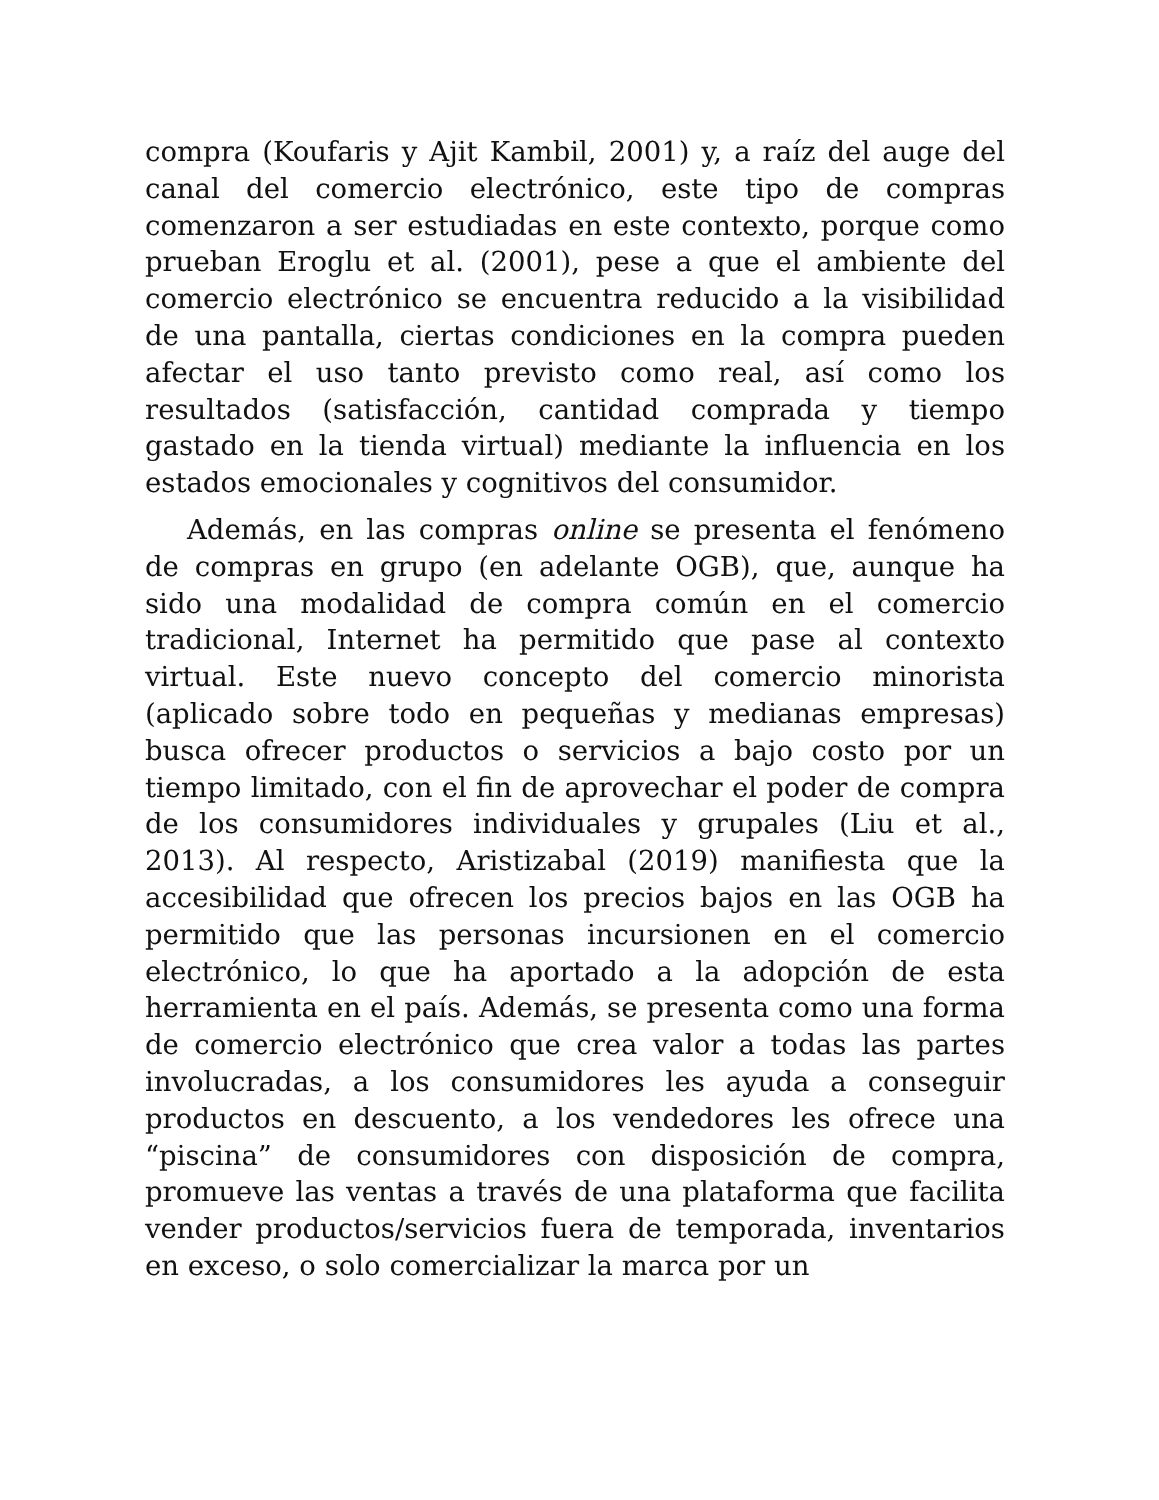compra (Koufaris y Ajit Kambil, 2001) y, a raíz del auge del canal del comercio electrónico, este tipo de compras comenzaron a ser estudiadas en este contexto, porque como prueban Eroglu et al. (2001), pese a que el ambiente del comercio electrónico se encuentra reducido a la visibilidad de una pantalla, ciertas condiciones en la compra pueden afectar el uso tanto previsto como real, así como los resultados (satisfacción, cantidad comprada y tiempo gastado en la tienda virtual) mediante la influencia en los estados emocionales y cognitivos del consumidor.
Además, en las compras online se presenta el fenómeno de compras en grupo (en adelante OGB), que, aunque ha sido una modalidad de compra común en el comercio tradicional, Internet ha permitido que pase al contexto virtual. Este nuevo concepto del comercio minorista (aplicado sobre todo en pequeñas y medianas empresas) busca ofrecer productos o servicios a bajo costo por un tiempo limitado, con el fin de aprovechar el poder de compra de los consumidores individuales y grupales (Liu et al., 2013). Al respecto, Aristizabal (2019) manifiesta que la accesibilidad que ofrecen los precios bajos en las OGB ha permitido que las personas incursionen en el comercio electrónico, lo que ha aportado a la adopción de esta herramienta en el país. Además, se presenta como una forma de comercio electrónico que crea valor a todas las partes involucradas, a los consumidores les ayuda a conseguir productos en descuento, a los vendedores les ofrece una “piscina” de consumidores con disposición de compra, promueve las ventas a través de una plataforma que facilita vender productos/servicios fuera de temporada, inventarios en exceso, o solo comercializar la marca por un